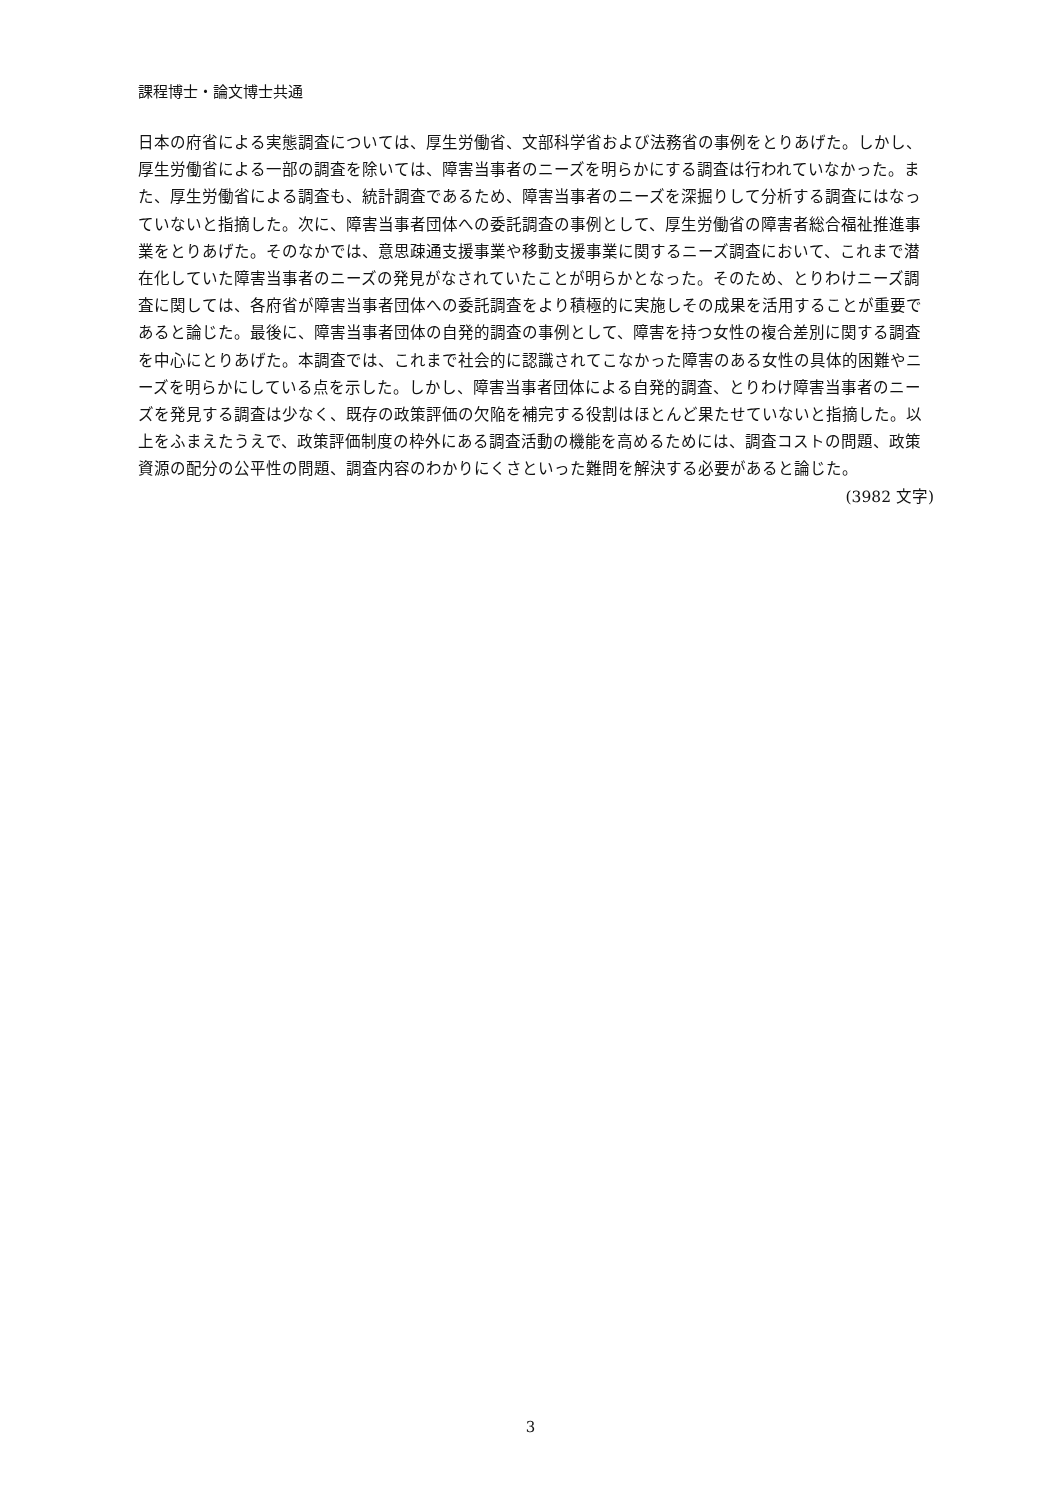課程博士・論文博士共通
日本の府省による実態調査については、厚生労働省、文部科学省および法務省の事例をとりあげた。しかし、厚生労働省による一部の調査を除いては、障害当事者のニーズを明らかにする調査は行われていなかった。また、厚生労働省による調査も、統計調査であるため、障害当事者のニーズを深掘りして分析する調査にはなっていないと指摘した。次に、障害当事者団体への委託調査の事例として、厚生労働省の障害者総合福祉推進事業をとりあげた。そのなかでは、意思疎通支援事業や移動支援事業に関するニーズ調査において、これまで潜在化していた障害当事者のニーズの発見がなされていたことが明らかとなった。そのため、とりわけニーズ調査に関しては、各府省が障害当事者団体への委託調査をより積極的に実施しその成果を活用することが重要であると論じた。最後に、障害当事者団体の自発的調査の事例として、障害を持つ女性の複合差別に関する調査を中心にとりあげた。本調査では、これまで社会的に認識されてこなかった障害のある女性の具体的困難やニーズを明らかにしている点を示した。しかし、障害当事者団体による自発的調査、とりわけ障害当事者のニーズを発見する調査は少なく、既存の政策評価の欠陥を補完する役割はほとんど果たせていないと指摘した。以上をふまえたうえで、政策評価制度の枠外にある調査活動の機能を高めるためには、調査コストの問題、政策資源の配分の公平性の問題、調査内容のわかりにくさといった難問を解決する必要があると論じた。
(3982 文字)
3